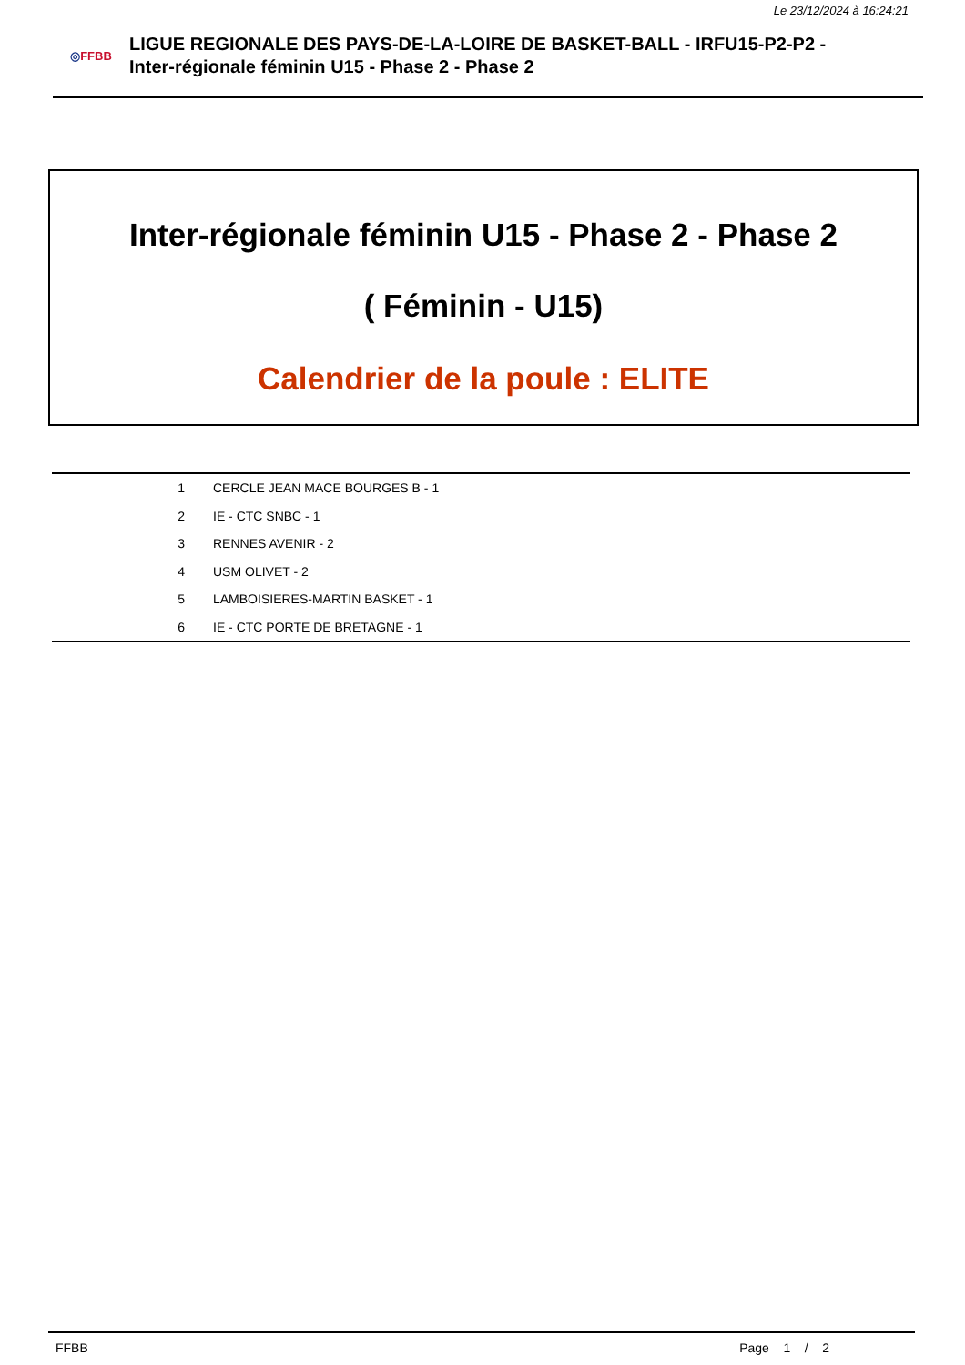Le 23/12/2024 à 16:24:21
◎FFBB
LIGUE REGIONALE DES PAYS-DE-LA-LOIRE DE BASKET-BALL - IRFU15-P2-P2 -
Inter-régionale féminin U15 - Phase 2 - Phase 2
Inter-régionale féminin U15 - Phase 2 - Phase 2
( Féminin - U15)
Calendrier de la poule : ELITE
| 1 | CERCLE JEAN MACE BOURGES B - 1 |
| 2 | IE - CTC SNBC - 1 |
| 3 | RENNES AVENIR - 2 |
| 4 | USM OLIVET - 2 |
| 5 | LAMBOISIERES-MARTIN BASKET - 1 |
| 6 | IE - CTC PORTE DE BRETAGNE - 1 |
FFBB Page 1 / 2